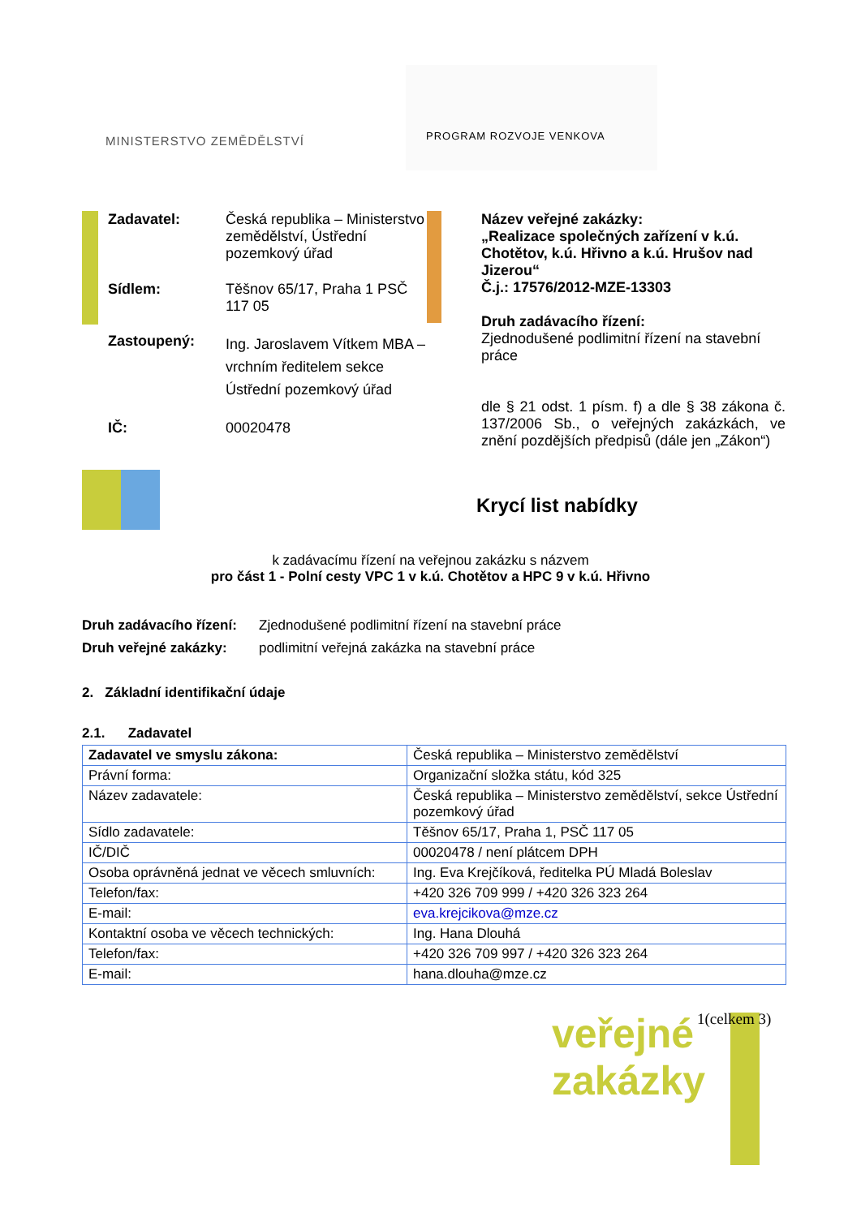MINISTERSTVO ZEMĚDĚLSTVÍ
PROGRAM ROZVOJE VENKOVA
Zadavatel:
Česká republika – Ministerstvo zemědělství, Ústřední pozemkový úřad
Sídlem:
Těšnov 65/17, Praha 1 PSČ 117 05
Zastoupený:
Ing. Jaroslavem Vítkem MBA – vrchním ředitelem sekce Ústřední pozemkový úřad
IČ:
00020478
Název veřejné zakázky:
„Realizace společných zařízení v k.ú. Chotětov, k.ú. Hřivno a k.ú. Hrušov nad Jizerou“
Č.j.: 17576/2012-MZE-13303
Druh zadávacího řízení:
Zjednodušené podlimitní řízení na stavební práce
dle § 21 odst. 1 písm. f) a dle § 38 zákona č. 137/2006 Sb., o veřejných zakázkách, ve znění pozdějších předpisů (dále jen „Zákon“)
Krycí list nabídky
k zadávacímu řízení na veřejnou zakázku s názvem
pro část 1 - Polní cesty VPC 1 v k.ú. Chotětov a HPC 9 v k.ú. Hřivno
Druh zadávacího řízení:
Zjednodušené podlimitní řízení na stavební práce
Druh veřejné zakázky:
podlimitní veřejná zakázka na stavební práce
2. Základní identifikační údaje
2.1. Zadavatel
| Zadavatel ve smyslu zákona: | Česká republika – Ministerstvo zemědělství |
| Právní forma: | Organizační složka státu, kód 325 |
| Název zadavatele: | Česká republika – Ministerstvo zemědělství, sekce Ústřední pozemkový úřad |
| Sídlo zadavatele: | Těšnov 65/17, Praha 1, PSČ 117 05 |
| IČ/DIČ | 00020478 / není plátcem DPH |
| Osoba oprávněná jednat ve věcech smluvních: | Ing. Eva Krejčíková, ředitelka PÚ Mladá Boleslav |
| Telefon/fax: | +420 326 709 999 / +420 326 323 264 |
| E-mail: | eva.krejcikova@mze.cz |
| Kontaktní osoba ve věcech technických: | Ing. Hana Dlouhá |
| Telefon/fax: | +420 326 709 997 / +420 326 323 264 |
| E-mail: | hana.dlouha@mze.cz |
veřejné
zakázky
1(celkem 3)